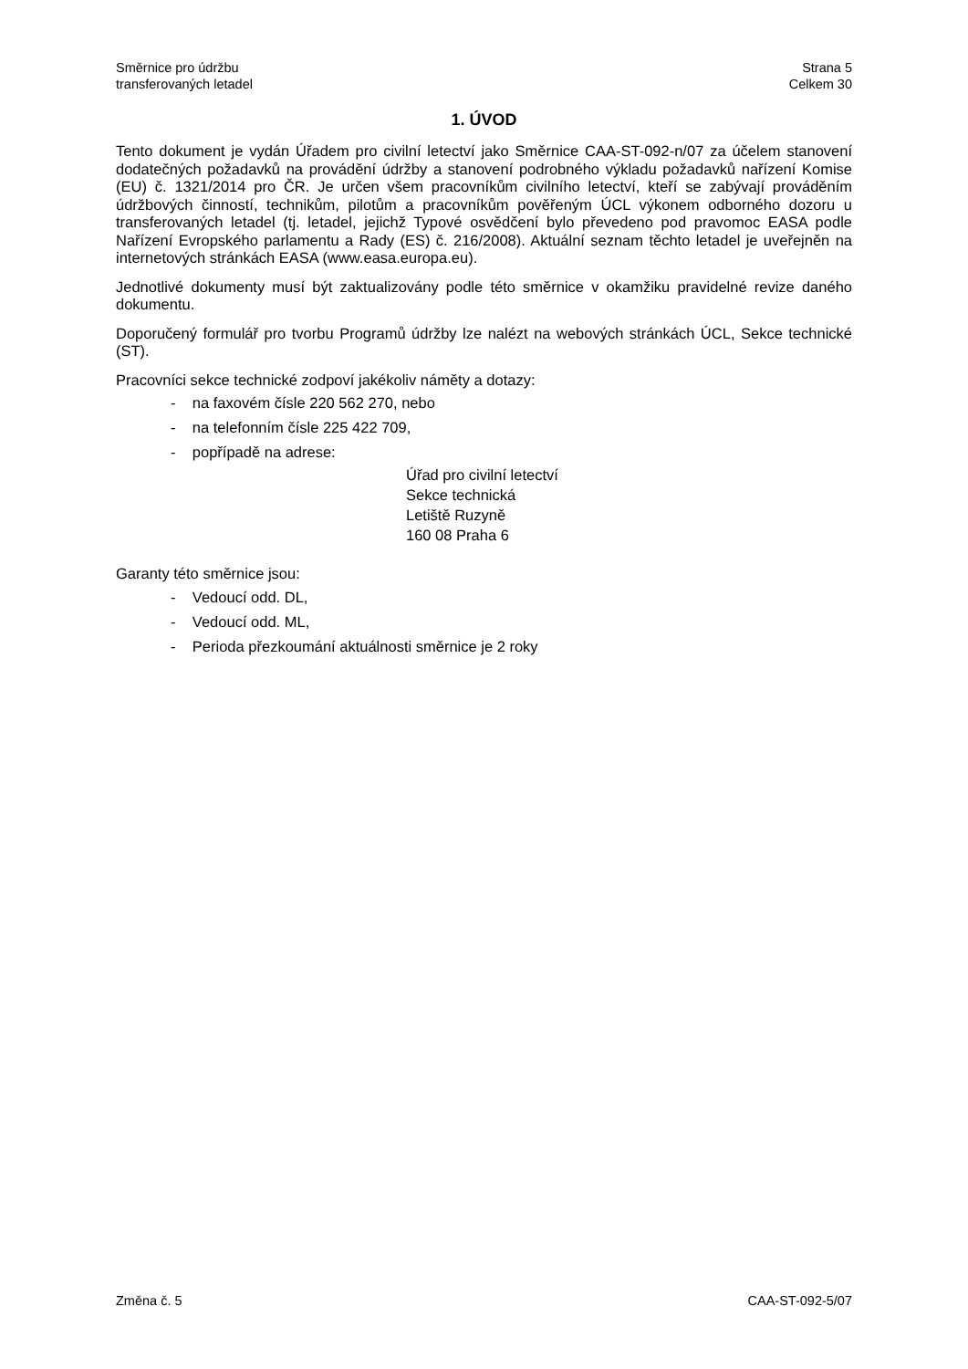Směrnice pro údržbu
transferovaných letadel
Strana 5
Celkem 30
1. ÚVOD
Tento dokument je vydán Úřadem pro civilní letectví jako Směrnice CAA-ST-092-n/07 za účelem stanovení dodatečných požadavků na provádění údržby a stanovení podrobného výkladu požadavků nařízení Komise (EU) č. 1321/2014 pro ČR. Je určen všem pracovníkům civilního letectví, kteří se zabývají prováděním údržbových činností, technikům, pilotům a pracovníkům pověřeným ÚCL výkonem odborného dozoru u transferovaných letadel (tj. letadel, jejichž Typové osvědčení bylo převedeno pod pravomoc EASA podle Nařízení Evropského parlamentu a Rady (ES) č. 216/2008). Aktuální seznam těchto letadel je uveřejněn na internetových stránkách EASA (www.easa.europa.eu).
Jednotlivé dokumenty musí být zaktualizovány podle této směrnice v okamžiku pravidelné revize daného dokumentu.
Doporučený formulář pro tvorbu Programů údržby lze nalézt na webových stránkách ÚCL, Sekce technické (ST).
Pracovníci sekce technické zodpoví jakékoliv náměty a dotazy:
- na faxovém čísle 220 562 270, nebo
- na telefonním čísle 225 422 709,
- popřípadě na adrese:
Úřad pro civilní letectví
Sekce technická
Letiště Ruzyně
160 08 Praha 6
Garanty této směrnice jsou:
- Vedoucí odd. DL,
- Vedoucí odd. ML,
- Perioda přezkoumání aktuálnosti směrnice je 2 roky
Změna č. 5 CAA-ST-092-5/07